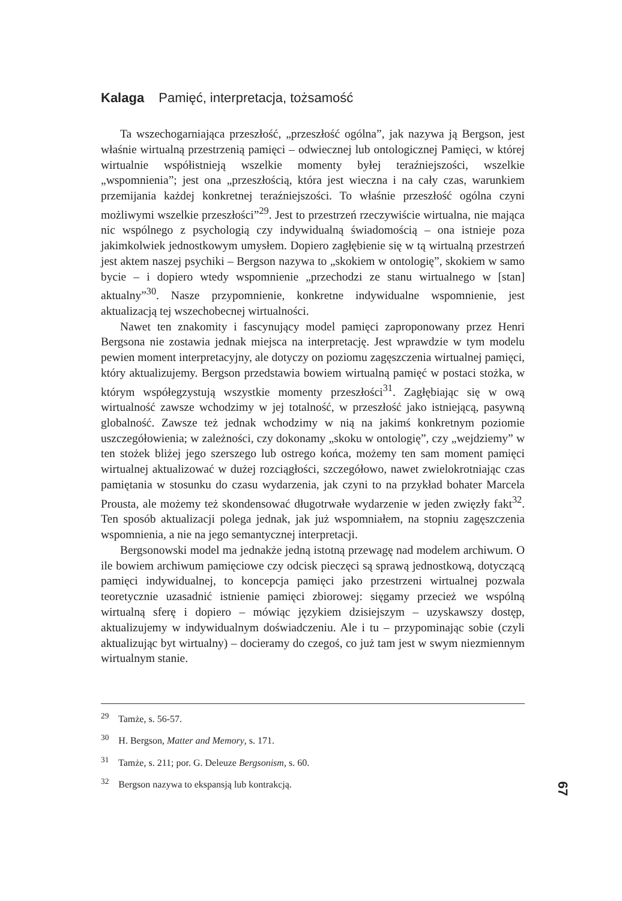Kalaga Pamięć, interpretacja, tożsamość
Ta wszechogarniająca przeszłość, „przeszłość ogólna”, jak nazywa ją Bergson, jest właśnie wirtualną przestrzenią pamięci – odwiecznej lub ontologicznej Pamięci, w której wirtualnie współistnieją wszelkie momenty byłej teraźniejszości, wszelkie „wspomnienia”; jest ona „przeszłością, która jest wieczna i na cały czas, warunkiem przemijania każdej konkretnej teraźniejszości. To właśnie przeszłość ogólna czyni możliwymi wszelkie przeszłości”<sup>29</sup>. Jest to przestrzeń rzeczywiście wirtualna, nie mająca nic wspólnego z psychologią czy indywidualną świadomością – ona istnieje poza jakimkolwiek jednostkowym umysłem. Dopiero zagłębienie się w tą wirtualną przestrzeń jest aktem naszej psychiki – Bergson nazywa to „skokiem w ontologię”, skokiem w samo bycie – i dopiero wtedy wspomnienie „przechodzi ze stanu wirtualnego w [stan] aktualny”<sup>30</sup>. Nasze przypomnienie, konkretne indywidualne wspomnienie, jest aktualizacją tej wszechobecnej wirtualności.
Nawet ten znakomity i fascynujący model pamięci zaproponowany przez Henri Bergsona nie zostawia jednak miejsca na interpretację. Jest wprawdzie w tym modelu pewien moment interpretacyjny, ale dotyczy on poziomu zagęszczenia wirtualnej pamięci, który aktualizujemy. Bergson przedstawia bowiem wirtualną pamięć w postaci stożka, w którym współegzystują wszystkie momenty przeszłości<sup>31</sup>. Zagłębiając się w ową wirtualność zawsze wchodzimy w jej totalność, w przeszłość jako istniejącą, pasywną globalność. Zawsze też jednak wchodzimy w nią na jakimś konkretnym poziomie uszczegółowienia; w zależności, czy dokonamy „skoku w ontologię”, czy „wejdziemy” w ten stożek bliżej jego szerszego lub ostrego końca, możemy ten sam moment pamięci wirtualnej aktualizować w dużej rozciągłości, szczegółowo, nawet zwielokrotniając czas pamiętania w stosunku do czasu wydarzenia, jak czyni to na przykład bohater Marcela Prousta, ale możemy też skondensować długotrwałe wydarzenie w jeden zwięzły fakt<sup>32</sup>. Ten sposób aktualizacji polega jednak, jak już wspomniałem, na stopniu zagęszczenia wspomnienia, a nie na jego semantycznej interpretacji.
Bergsonowski model ma jednakże jedną istotną przewagę nad modelem archiwum. O ile bowiem archiwum pamięciowe czy odcisk pieczęci są sprawą jednostkową, dotyczącą pamięci indywidualnej, to koncepcja pamięci jako przestrzeni wirtualnej pozwala teoretycznie uzasadnić istnienie pamięci zbiorowej: sięgamy przecież we wspólną wirtualną sferę i dopiero – mówiąc językiem dzisiejszym – uzyskawszy dostęp, aktualizujemy w indywidualnym doświadczeniu. Ale i tu – przypominając sobie (czyli aktualizując byt wirtualny) – docieramy do czegoś, co już tam jest w swym niezmiennym wirtualnym stanie.
<sup>29</sup> Tamże, s. 56-57.
<sup>30</sup> H. Bergson, Matter and Memory, s. 171.
<sup>31</sup> Tamże, s. 211; por. G. Deleuze Bergsonism, s. 60.
<sup>32</sup> Bergson nazywa to ekspansją lub kontrakcją.
67